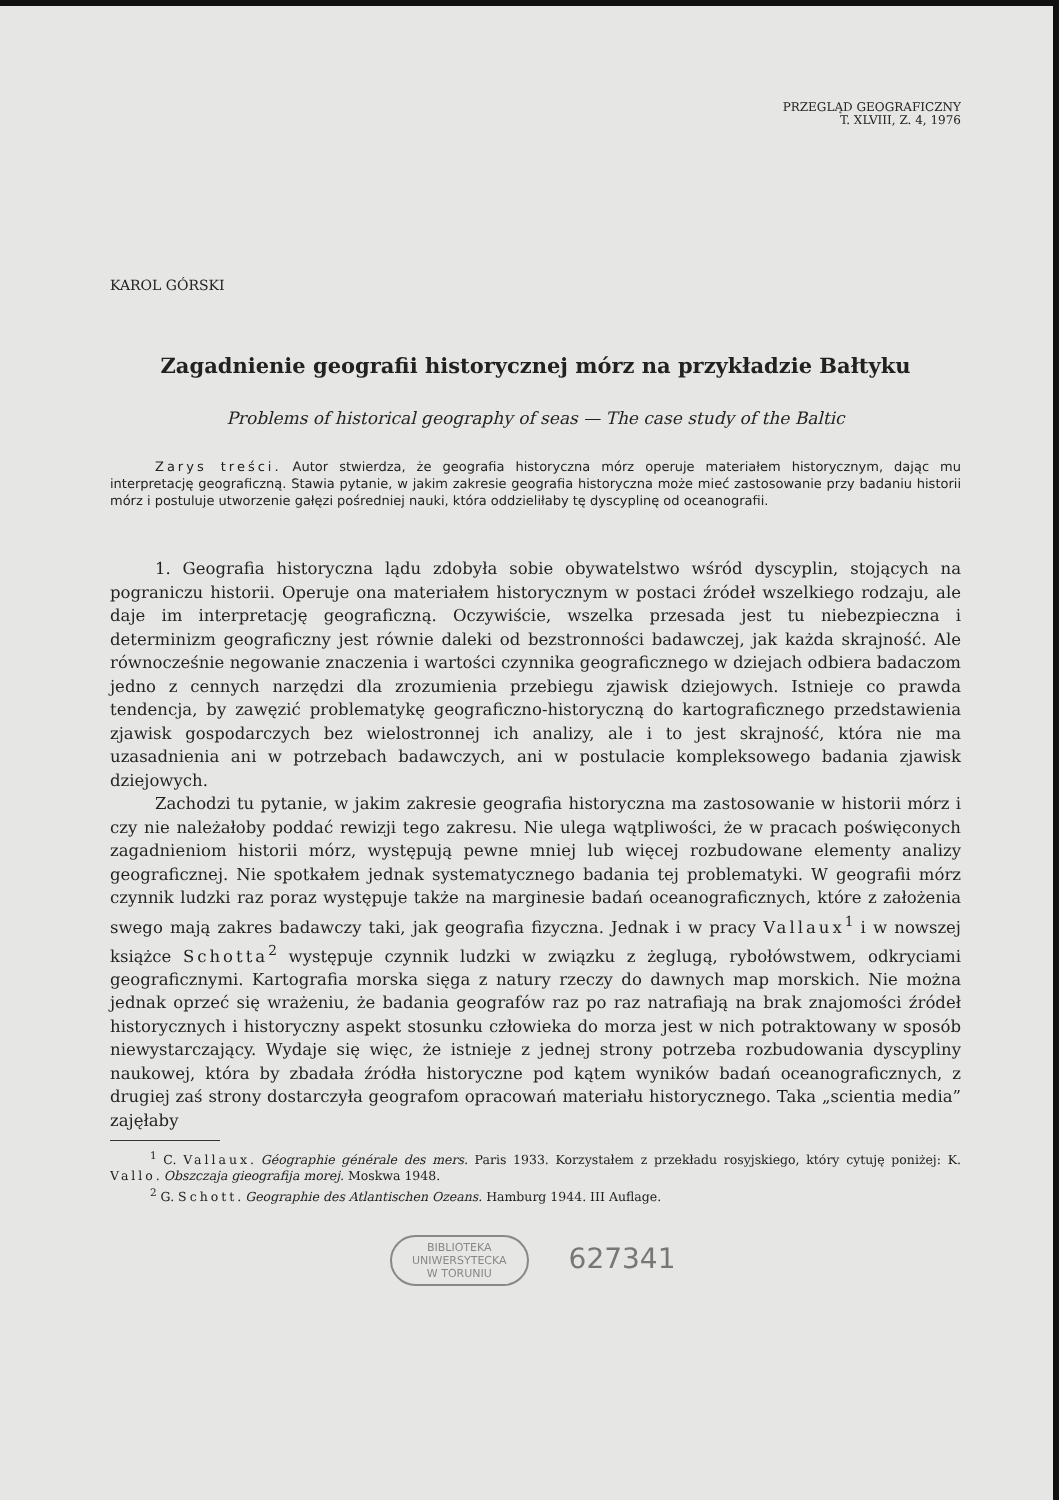PRZEGLĄD GEOGRAFICZNY
T. XLVIII, Z. 4, 1976
KAROL GÓRSKI
Zagadnienie geografii historycznej mórz na przykładzie Bałtyku
Problems of historical geography of seas — The case study of the Baltic
Zarys treści. Autor stwierdza, że geografia historyczna mórz operuje materiałem historycznym, dając mu interpretację geograficzną. Stawia pytanie, w jakim zakresie geografia historyczna może mieć zastosowanie przy badaniu historii mórz i postuluje utworzenie gałęzi pośredniej nauki, która oddzieliłaby tę dyscyplinę od oceanografii.
1. Geografia historyczna lądu zdobyła sobie obywatelstwo wśród dyscyplin, stojących na pograniczu historii. Operuje ona materiałem historycznym w postaci źródeł wszelkiego rodzaju, ale daje im interpretację geograficzną. Oczywiście, wszelka przesada jest tu niebezpieczna i determinizm geograficzny jest równie daleki od bezstronności badawczej, jak każda skrajność. Ale równocześnie negowanie znaczenia i wartości czynnika geograficznego w dziejach odbiera badaczom jedno z cennych narzędzi dla zrozumienia przebiegu zjawisk dziejowych. Istnieje co prawda tendencja, by zawęzić problematykę geograficzno-historyczną do kartograficznego przedstawienia zjawisk gospodarczych bez wielostronnej ich analizy, ale i to jest skrajność, która nie ma uzasadnienia ani w potrzebach badawczych, ani w postulacie kompleksowego badania zjawisk dziejowych.
Zachodzi tu pytanie, w jakim zakresie geografia historyczna ma zastosowanie w historii mórz i czy nie należałoby poddać rewizji tego zakresu. Nie ulega wątpliwości, że w pracach poświęconych zagadnieniom historii mórz, występują pewne mniej lub więcej rozbudowane elementy analizy geograficznej. Nie spotkałem jednak systematycznego badania tej problematyki. W geografii mórz czynnik ludzki raz poraz występuje także na marginesie badań oceanograficznych, które z założenia swego mają zakres badawczy taki, jak geografia fizyczna. Jednak i w pracy Vallaux<sup>1</sup> i w nowszej książce Schotta<sup>2</sup> występuje czynnik ludzki w związku z żeglugą, rybołówstwem, odkryciami geograficznymi. Kartografia morska sięga z natury rzeczy do dawnych map morskich. Nie można jednak oprzeć się wrażeniu, że badania geografów raz po raz natrafiają na brak znajomości źródeł historycznych i historyczny aspekt stosunku człowieka do morza jest w nich potraktowany w sposób niewystarczający. Wydaje się więc, że istnieje z jednej strony potrzeba rozbudowania dyscypliny naukowej, która by zbadała źródła historyczne pod kątem wyników badań oceanograficznych, z drugiej zaś strony dostarczyła geografom opracowań materiału historycznego. Taka „scientia media” zajęłaby
<sup>1</sup> C. Vallaux. Géographie générale des mers. Paris 1933. Korzystałem z przekładu rosyjskiego, który cytuję poniżej: K. Vallo. Obszczaja gieografija morej. Moskwa 1948.
<sup>2</sup> G. Schott. Geographie des Atlantischen Ozeans. Hamburg 1944. III Auflage.
BIBLIOTEKA
UNIWERSYTECKA
W TORUNIU 627341